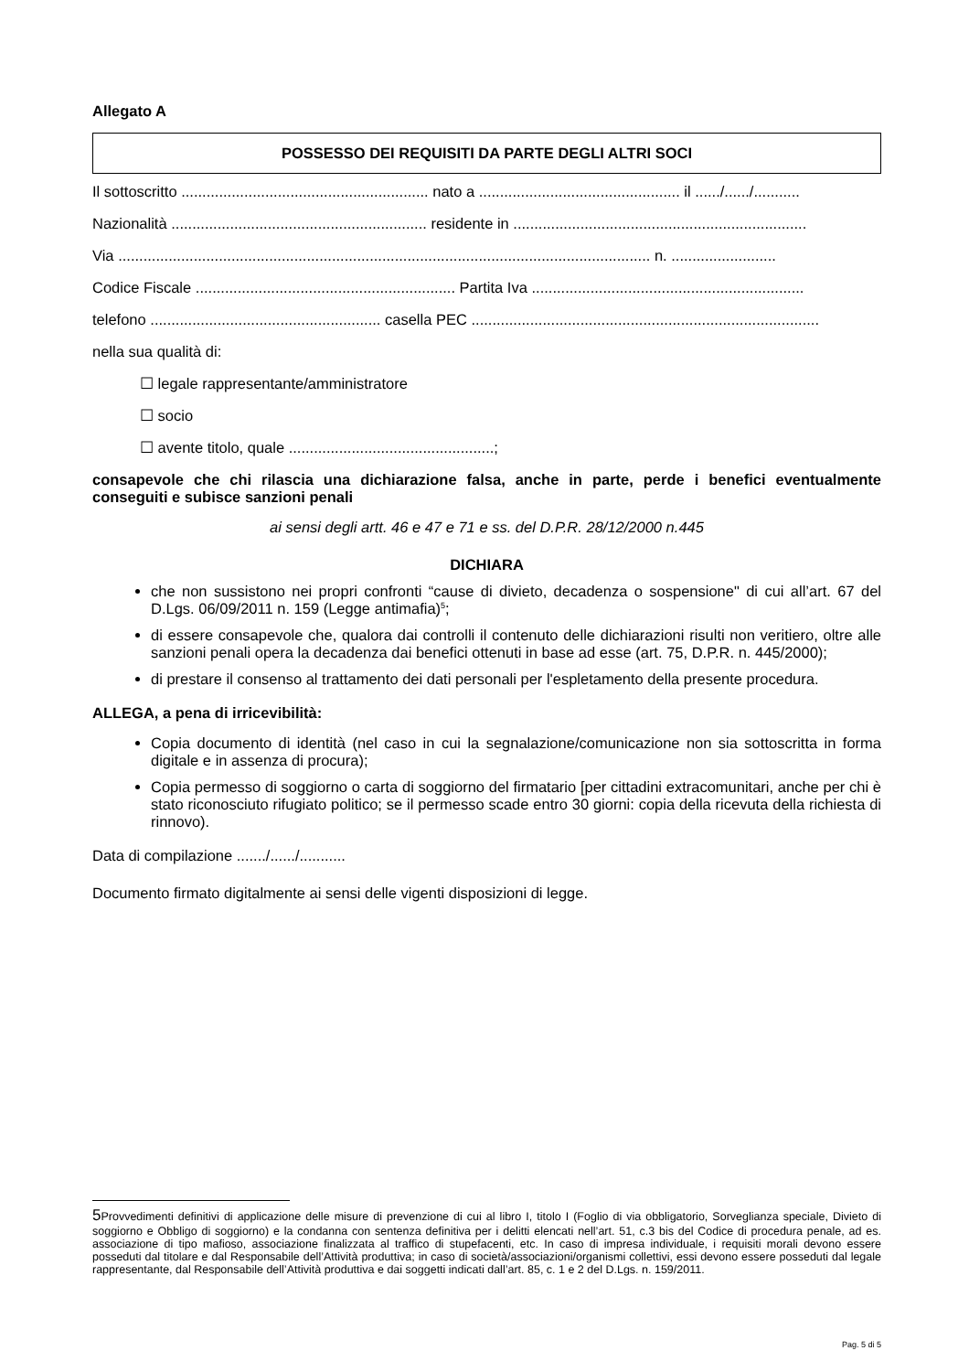Allegato A
POSSESSO DEI REQUISITI DA PARTE DEGLI ALTRI SOCI
Il sottoscritto ........................................................... nato a ................................................ il ....../....../...........
Nazionalità ............................................................. residente in ......................................................................
Via ............................................................................................................................... n. .........................
Codice Fiscale .............................................................. Partita Iva .................................................................
telefono ....................................................... casella PEC ...................................................................................
nella sua qualità di:
☐ legale rappresentante/amministratore
☐ socio
☐ avente titolo, quale .................................................;
consapevole che chi rilascia una dichiarazione falsa, anche in parte, perde i benefici eventualmente conseguiti e subisce sanzioni penali
ai sensi degli artt. 46 e 47 e 71 e ss. del D.P.R. 28/12/2000 n.445
DICHIARA
che non sussistono nei propri confronti “cause di divieto, decadenza o sospensione" di cui all’art. 67 del D.Lgs. 06/09/2011 n. 159 (Legge antimafia)<sup>5</sup>;
di essere consapevole che, qualora dai controlli il contenuto delle dichiarazioni risulti non veritiero, oltre alle sanzioni penali opera la decadenza dai benefici ottenuti in base ad esse (art. 75, D.P.R. n. 445/2000);
di prestare il consenso al trattamento dei dati personali per l'espletamento della presente procedura.
ALLEGA, a pena di irricevibilità:
Copia documento di identità (nel caso in cui la segnalazione/comunicazione non sia sottoscritta in forma digitale e in assenza di procura);
Copia permesso di soggiorno o carta di soggiorno del firmatario [per cittadini extracomunitari, anche per chi è stato riconosciuto rifugiato politico; se il permesso scade entro 30 giorni: copia della ricevuta della richiesta di rinnovo).
Data di compilazione ......./....../...........
Documento firmato digitalmente ai sensi delle vigenti disposizioni di legge.
5 Provvedimenti definitivi di applicazione delle misure di prevenzione di cui al libro I, titolo I (Foglio di via obbligatorio, Sorveglianza speciale, Divieto di soggiorno e Obbligo di soggiorno) e la condanna con sentenza definitiva per i delitti elencati nell’art. 51, c.3 bis del Codice di procedura penale, ad es. associazione di tipo mafioso, associazione finalizzata al traffico di stupefacenti, etc. In caso di impresa individuale, i requisiti morali devono essere posseduti dal titolare e dal Responsabile dell’Attività produttiva; in caso di società/associazioni/organismi collettivi, essi devono essere posseduti dal legale rappresentante, dal Responsabile dell’Attività produttiva e dai soggetti indicati dall’art. 85, c. 1 e 2 del D.Lgs. n. 159/2011.
Pag. 5 di 5